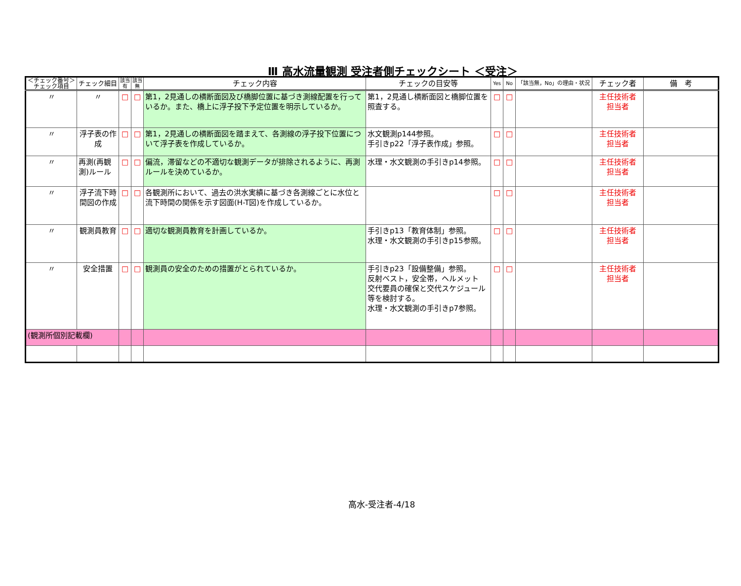Ⅲ 高水流量観測 受注者側チェックシート ＜受注＞
| ＜チェック番号＞ チェック項目 | チェック細目 | 該当 有 | 該当 無 | チェック内容 | チェックの目安等 | Yes | No | 「該当無，No」の理由・状況 | チェック者 | 備 考 |
| --- | --- | --- | --- | --- | --- | --- | --- | --- | --- | --- |
| 〃 | 〃 | □ | □ | 第1，2見通しの横断面図及び橋脚位置に基づき測線配置を行っているか。また、橋上に浮子投下予定位置を明示しているか。 | 第1，2見通し横断面図と橋脚位置を照査する。 | □ | □ | | 主任技術者 担当者 | |
| 〃 | 浮子表の作成 | □ | □ | 第1，2見通しの横断面図を踏まえて、各測線の浮子投下位置について浮子表を作成しているか。 | 水文観測p144参照。 手引きp22「浮子表作成」参照。 | □ | □ | | 主任技術者 担当者 | |
| 〃 | 再測(再観測)ルール | □ | □ | 偏流，滞留などの不適切な観測データが排除されるように、再測ルールを決めているか。 | 水理・水文観測の手引きp14参照。 | □ | □ | | 主任技術者 担当者 | |
| 〃 | 浮子流下時間図の作成 | □ | □ | 各観測所において、過去の洪水実績に基づき各測線ごとに水位と流下時間の関係を示す図面(H-T図)を作成しているか。 | | □ | □ | | 主任技術者 担当者 | |
| 〃 | 観測員教育 | □ | □ | 適切な観測員教育を計画しているか。 | 手引きp13「教育体制」参照。 水理・水文観測の手引きp15参照。 | □ | □ | | 主任技術者 担当者 | |
| 〃 | 安全措置 | □ | □ | 観測員の安全のための措置がとられているか。 | 手引きp23「設備整備」参照。 反射ベスト，安全帯，ヘルメット 交代要員の確保と交代スケジュール等を検討する。 水理・水文観測の手引きp7参照。 | □ | □ | | 主任技術者 担当者 | |
| (観測所個別記載欄) | | | | | | | | | | |
高水-受注者-4/18